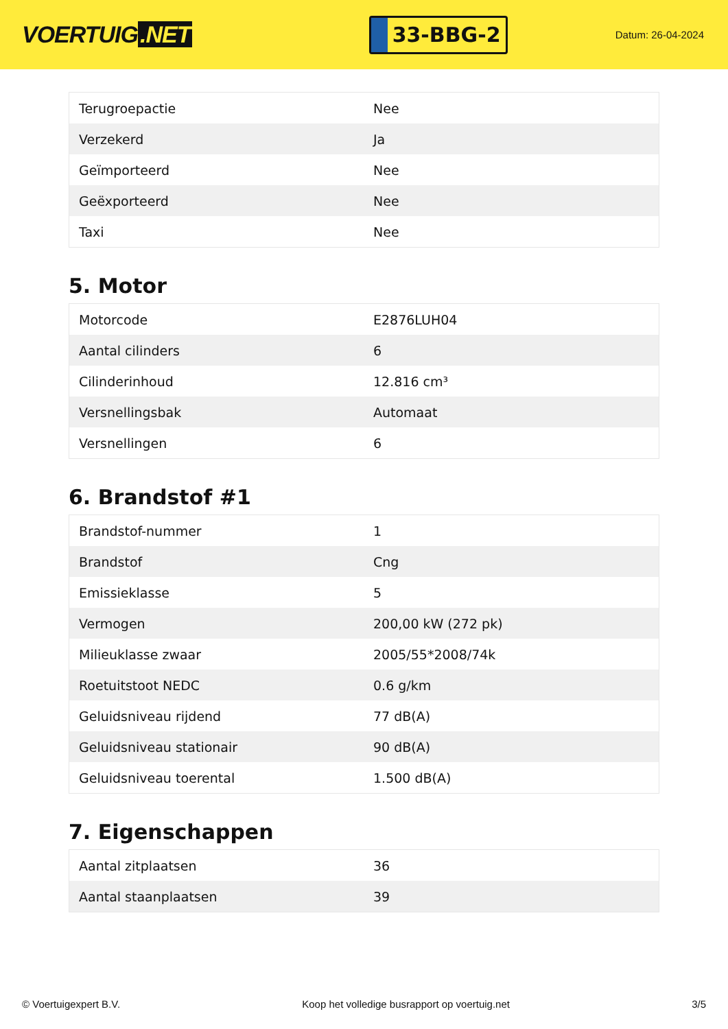VOERTUIG.NET
33-BBG-2
Datum: 26-04-2024
| Terugroepactie | Nee |
| Verzekerd | Ja |
| Geïmporteerd | Nee |
| Geëxporteerd | Nee |
| Taxi | Nee |
5. Motor
| Motorcode | E2876LUH04 |
| Aantal cilinders | 6 |
| Cilinderinhoud | 12.816 cm³ |
| Versnellingsbak | Automaat |
| Versnellingen | 6 |
6. Brandstof #1
| Brandstof-nummer | 1 |
| Brandstof | Cng |
| Emissieklasse | 5 |
| Vermogen | 200,00 kW (272 pk) |
| Milieuklasse zwaar | 2005/55*2008/74k |
| Roetuitstoot NEDC | 0.6 g/km |
| Geluidsniveau rijdend | 77 dB(A) |
| Geluidsniveau stationair | 90 dB(A) |
| Geluidsniveau toerental | 1.500 dB(A) |
7. Eigenschappen
| Aantal zitplaatsen | 36 |
| Aantal staanplaatsen | 39 |
© Voertuigexpert B.V. Koop het volledige busrapport op voertuig.net 3/5